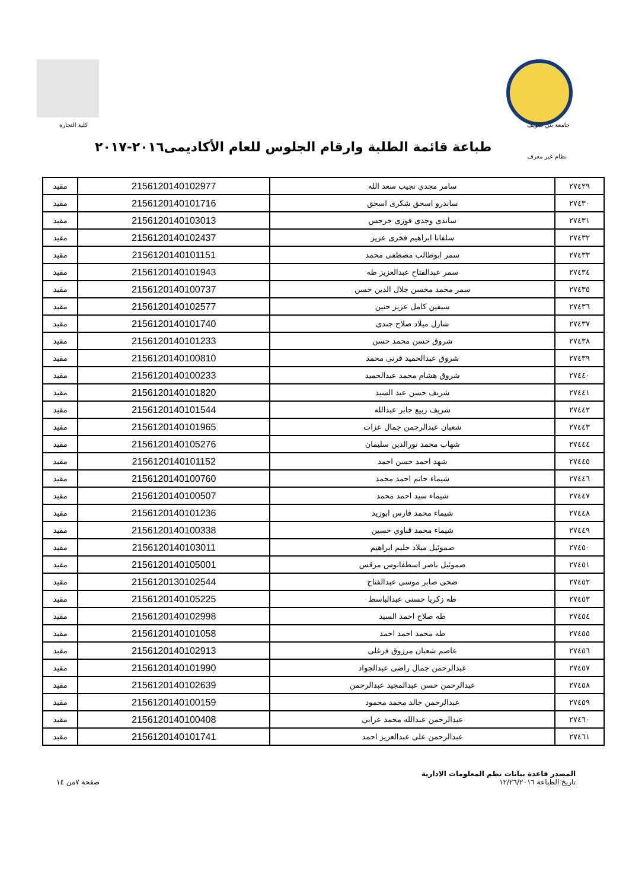جامعة بني سويف كلية التجارة
طباعة قائمة الطلبة وارقام الجلوس للعام الأكاديمى٢٠١٦-٢٠١٧
نظام غير معرف
| ٢٧٤٢٩ | سامر مجدي نجيب سعد الله | 2156120140102977 | مقيد |
| ٢٧٤٣٠ | ساندرو اسحق شكرى اسحق | 2156120140101716 | مقيد |
| ٢٧٤٣١ | ساندى وجدى فوزى جرجس | 2156120140103013 | مقيد |
| ٢٧٤٣٢ | سلفانا ابراهيم فخرى عزيز | 2156120140102437 | مقيد |
| ٢٧٤٣٣ | سمر ابوطالب مصطفى محمد | 2156120140101151 | مقيد |
| ٢٧٤٣٤ | سمر عبدالفتاح عبدالعزيز طه | 2156120140101943 | مقيد |
| ٢٧٤٣٥ | سمر محمد محسن جلال الدين حسن | 2156120140100737 | مقيد |
| ٢٧٤٣٦ | سيفين كامل عزيز حنين | 2156120140102577 | مقيد |
| ٢٧٤٣٧ | شارل ميلاد صلاح جندى | 2156120140101740 | مقيد |
| ٢٧٤٣٨ | شروق حسن محمد حسن | 2156120140101233 | مقيد |
| ٢٧٤٣٩ | شروق عبدالحميد قرنى محمد | 2156120140100810 | مقيد |
| ٢٧٤٤٠ | شروق هشام محمد عبدالحميد | 2156120140100233 | مقيد |
| ٢٧٤٤١ | شريف حسن عيد السيد | 2156120140101820 | مقيد |
| ٢٧٤٤٢ | شريف ربيع جابر عبدالله | 2156120140101544 | مقيد |
| ٢٧٤٤٣ | شعبان عبدالرحمن جمال عزات | 2156120140101965 | مقيد |
| ٢٧٤٤٤ | شهاب محمد نورالدين سليمان | 2156120140105276 | مقيد |
| ٢٧٤٤٥ | شهد احمد حسن احمد | 2156120140101152 | مقيد |
| ٢٧٤٤٦ | شيماء حاتم احمد محمد | 2156120140100760 | مقيد |
| ٢٧٤٤٧ | شيماء سيد احمد محمد | 2156120140100507 | مقيد |
| ٢٧٤٤٨ | شيماء محمد فارس ابوزيد | 2156120140101236 | مقيد |
| ٢٧٤٤٩ | شيماء محمد قناوي حسين | 2156120140100338 | مقيد |
| ٢٧٤٥٠ | صموئيل ميلاد حليم ابراهيم | 2156120140103011 | مقيد |
| ٢٧٤٥١ | صموئيل ناصر اسطفانوس مرقس | 2156120140105001 | مقيد |
| ٢٧٤٥٢ | ضحى صابر موسى عبدالفتاح | 2156120130102544 | مقيد |
| ٢٧٤٥٣ | طه زكريا حسنى عبدالباسط | 2156120140105225 | مقيد |
| ٢٧٤٥٤ | طه صلاح احمد السيد | 2156120140102998 | مقيد |
| ٢٧٤٥٥ | طه محمد احمد احمد | 2156120140101058 | مقيد |
| ٢٧٤٥٦ | عاصم شعبان مرزوق فرغلى | 2156120140102913 | مقيد |
| ٢٧٤٥٧ | عبدالرحمن جمال راضى عبدالجواد | 2156120140101990 | مقيد |
| ٢٧٤٥٨ | عبدالرحمن حسن عبدالمجيد عبدالرحمن | 2156120140102639 | مقيد |
| ٢٧٤٥٩ | عبدالرحمن خالد محمد محمود | 2156120140100159 | مقيد |
| ٢٧٤٦٠ | عبدالرحمن عبدالله محمد عرابى | 2156120140100408 | مقيد |
| ٢٧٤٦١ | عبدالرحمن على عبدالعزيز احمد | 2156120140101741 | مقيد |
المصدر قاعدة بيانات نظم المعلومات الادارية
تاريخ الطباعة ١٢/٢٦/٢٠١٦
صفحة ٧من ١٤